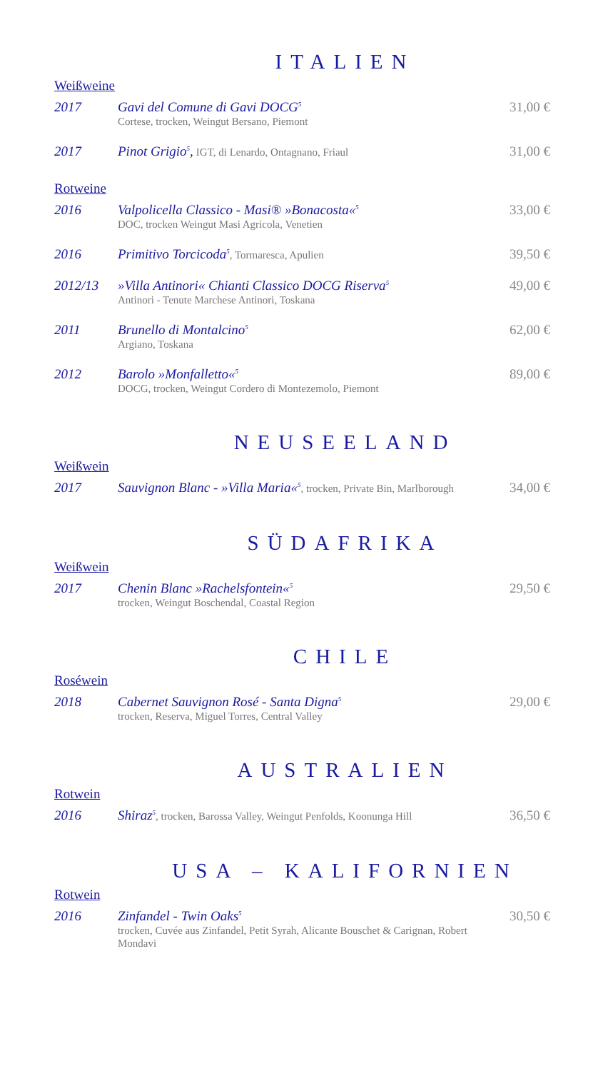ITALIEN
Weißweine
2017 Gavi del Comune di Gavi DOCG<sup>5</sup>
Cortese, trocken, Weingut Bersano, Piemont
31,00 €
2017 Pinot Grigio<sup>5</sup>, IGT, di Lenardo, Ontagnano, Friaul
31,00 €
Rotweine
2016 Valpolicella Classico - Masi® »Bonacosta«<sup>5</sup>
DOC, trocken Weingut Masi Agricola, Venetien
33,00 €
2016 Primitivo Torcicoda<sup>5</sup>, Tormaresca, Apulien
39,50 €
2012/13 »Villa Antinori« Chianti Classico DOCG Riserva<sup>5</sup>
Antinori - Tenute Marchese Antinori, Toskana
49,00 €
2011 Brunello di Montalcino<sup>5</sup>
Argiano, Toskana
62,00 €
2012 Barolo »Monfalletto«<sup>5</sup>
DOCG, trocken, Weingut Cordero di Montezemolo, Piemont
89,00 €
NEUSEELAND
Weißwein
2017 Sauvignon Blanc - »Villa Maria«<sup>5</sup>, trocken, Private Bin, Marlborough
34,00 €
SÜDAFRIKA
Weißwein
2017 Chenin Blanc »Rachelsfontein«<sup>5</sup>
trocken, Weingut Boschendal, Coastal Region
29,50 €
CHILE
Roséwein
2018 Cabernet Sauvignon Rosé - Santa Digna<sup>5</sup>
trocken, Reserva, Miguel Torres, Central Valley
29,00 €
AUSTRALIEN
Rotwein
2016 Shiraz<sup>5</sup>, trocken, Barossa Valley, Weingut Penfolds, Koonunga Hill
36,50 €
USA – KALIFORNIEN
Rotwein
2016 Zinfandel - Twin Oaks<sup>5</sup>
trocken, Cuvée aus Zinfandel, Petit Syrah, Alicante Bouschet & Carignan, Robert Mondavi
30,50 €